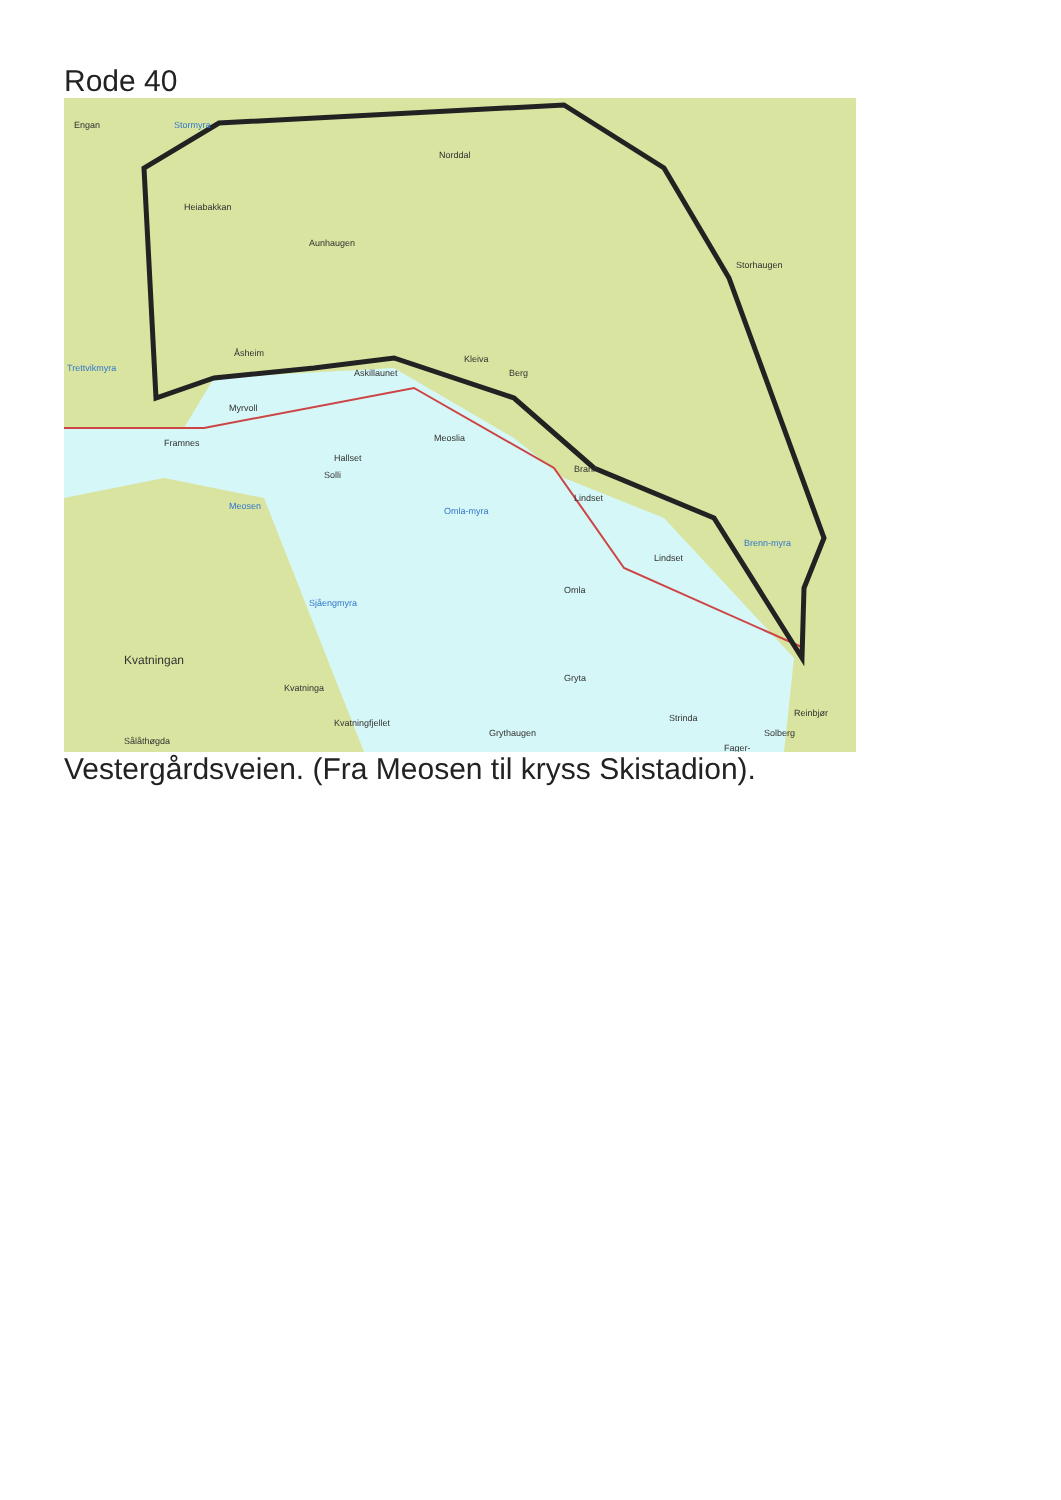Rode 40
Engan Stormyra
Norddal
Heiabakkan
Aunhaugen
Storhaugen
Trettvikmyra
Åsheim
Askillaunet
Kleiva
Berg
Myrvoll
Framnes
Hallset
Solli
Meoslia
Brann
Lindset
Meosen Omla-myra
Lindset
Omla
Brenn-myra
Sjåengmyra
Kvatningan
Kvatninga
Gryta
Sålåthøgda
Kvatningfjellet
Grythaugen
Strinda Reinbjør
Solberg
Fager-
Vestergårdsveien. (Fra Meosen til kryss Skistadion).